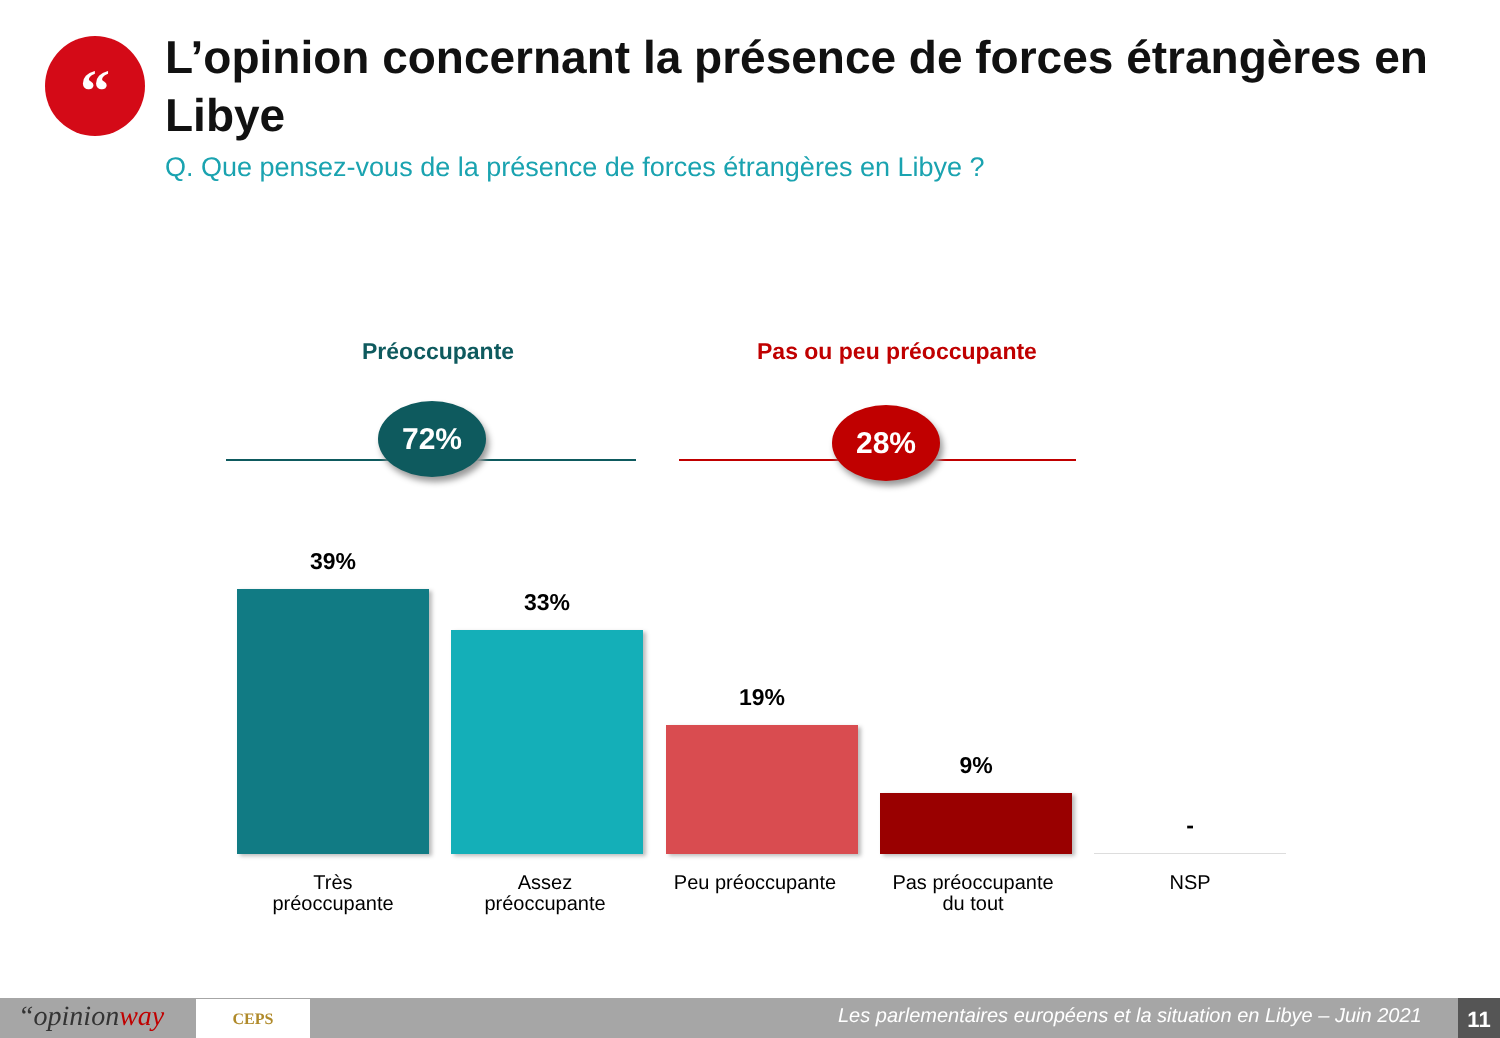“
L’opinion concernant la présence de forces étrangères en Libye
Q. Que pensez-vous de la présence de forces étrangères en Libye ?
Préoccupante Pas ou peu préoccupante
72% 28%
39% 33% 19% 9% -
Très
préoccupante
Assez
préoccupante
Peu préoccupante
Pas préoccupante
du tout
NSP
“opinionway CEPS
Les parlementaires européens et la situation en Libye – Juin 2021
11